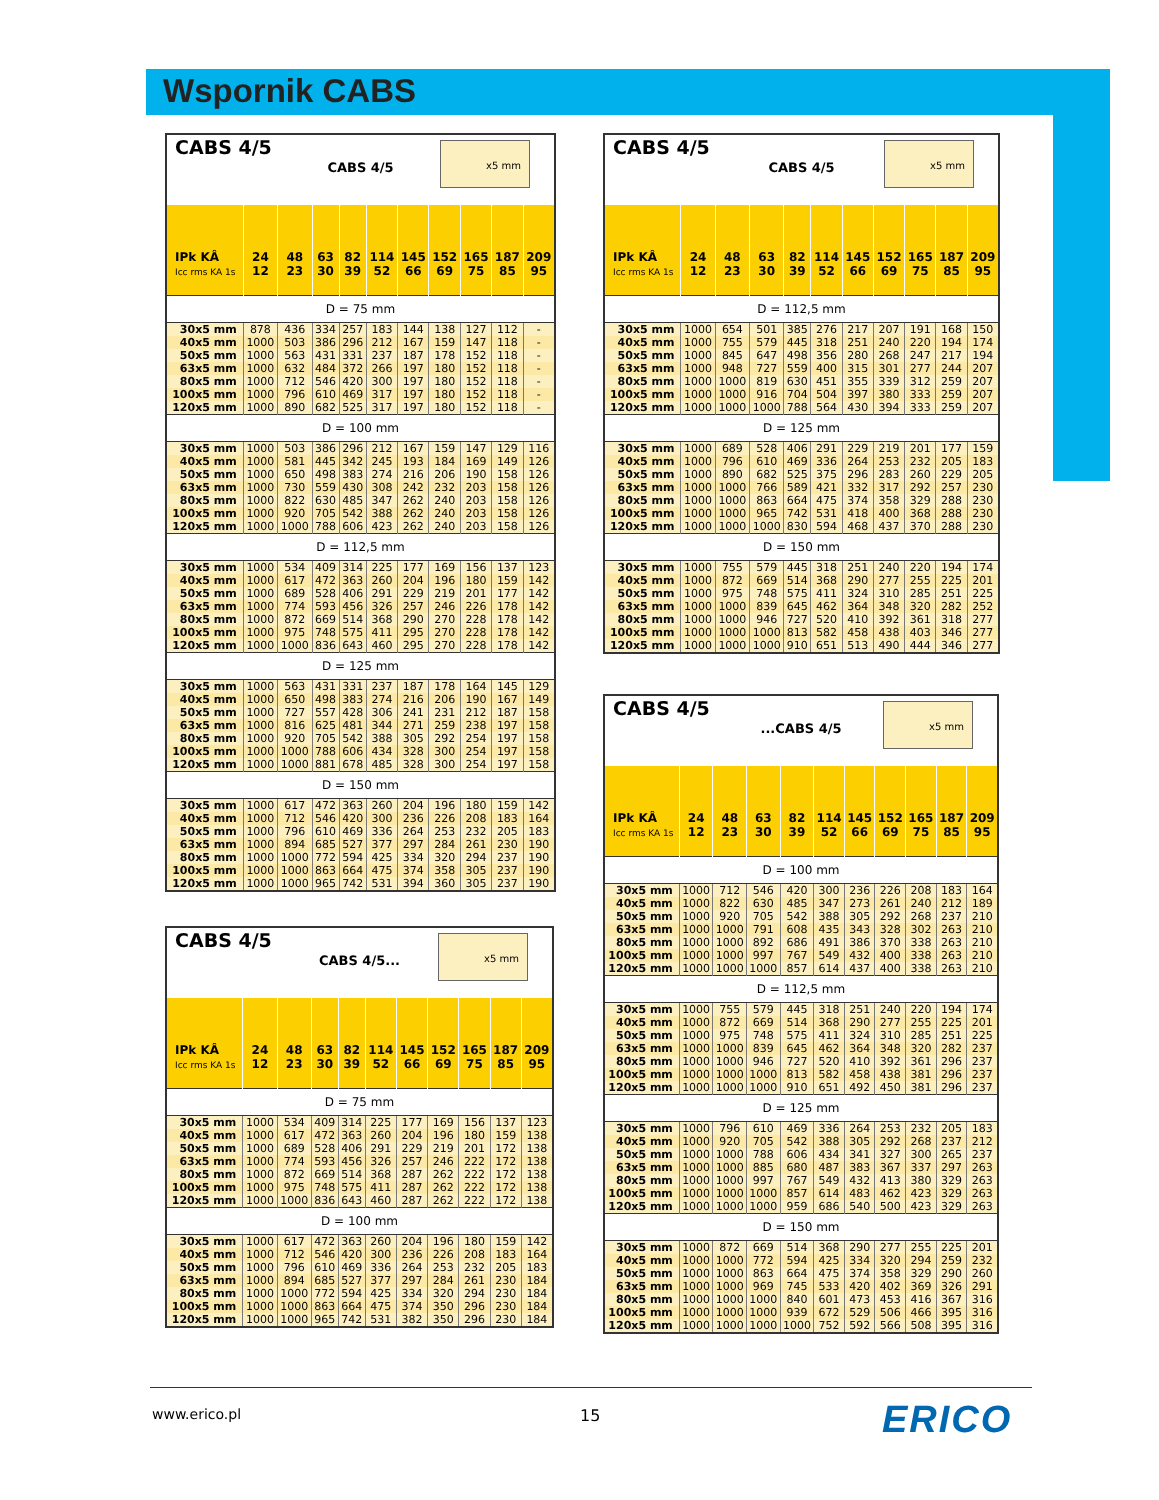Wspornik CABS
| CABS 4/5 CABS 4/5 x5 mm | | | | | | | | | | |
| IPk KÂ Icc rms KA 1s | 24 12 | 48 23 | 63 30 | 82 39 | 114 52 | 145 66 | 152 69 | 165 75 | 187 85 | 209 95 |
| D = 75 mm | | | | | | | | | | |
| 30x5 mm | 878 | 436 | 334 | 257 | 183 | 144 | 138 | 127 | 112 | - |
| 40x5 mm | 1000 | 503 | 386 | 296 | 212 | 167 | 159 | 147 | 118 | - |
| 50x5 mm | 1000 | 563 | 431 | 331 | 237 | 187 | 178 | 152 | 118 | - |
| 63x5 mm | 1000 | 632 | 484 | 372 | 266 | 197 | 180 | 152 | 118 | - |
| 80x5 mm | 1000 | 712 | 546 | 420 | 300 | 197 | 180 | 152 | 118 | - |
| 100x5 mm | 1000 | 796 | 610 | 469 | 317 | 197 | 180 | 152 | 118 | - |
| 120x5 mm | 1000 | 890 | 682 | 525 | 317 | 197 | 180 | 152 | 118 | - |
| D = 100 mm | | | | | | | | | | |
| 30x5 mm | 1000 | 503 | 386 | 296 | 212 | 167 | 159 | 147 | 129 | 116 |
| 40x5 mm | 1000 | 581 | 445 | 342 | 245 | 193 | 184 | 169 | 149 | 126 |
| 50x5 mm | 1000 | 650 | 498 | 383 | 274 | 216 | 206 | 190 | 158 | 126 |
| 63x5 mm | 1000 | 730 | 559 | 430 | 308 | 242 | 232 | 203 | 158 | 126 |
| 80x5 mm | 1000 | 822 | 630 | 485 | 347 | 262 | 240 | 203 | 158 | 126 |
| 100x5 mm | 1000 | 920 | 705 | 542 | 388 | 262 | 240 | 203 | 158 | 126 |
| 120x5 mm | 1000 | 1000 | 788 | 606 | 423 | 262 | 240 | 203 | 158 | 126 |
| D = 112,5 mm | | | | | | | | | | |
| 30x5 mm | 1000 | 534 | 409 | 314 | 225 | 177 | 169 | 156 | 137 | 123 |
| 40x5 mm | 1000 | 617 | 472 | 363 | 260 | 204 | 196 | 180 | 159 | 142 |
| 50x5 mm | 1000 | 689 | 528 | 406 | 291 | 229 | 219 | 201 | 177 | 142 |
| 63x5 mm | 1000 | 774 | 593 | 456 | 326 | 257 | 246 | 226 | 178 | 142 |
| 80x5 mm | 1000 | 872 | 669 | 514 | 368 | 290 | 270 | 228 | 178 | 142 |
| 100x5 mm | 1000 | 975 | 748 | 575 | 411 | 295 | 270 | 228 | 178 | 142 |
| 120x5 mm | 1000 | 1000 | 836 | 643 | 460 | 295 | 270 | 228 | 178 | 142 |
| D = 125 mm | | | | | | | | | | |
| 30x5 mm | 1000 | 563 | 431 | 331 | 237 | 187 | 178 | 164 | 145 | 129 |
| 40x5 mm | 1000 | 650 | 498 | 383 | 274 | 216 | 206 | 190 | 167 | 149 |
| 50x5 mm | 1000 | 727 | 557 | 428 | 306 | 241 | 231 | 212 | 187 | 158 |
| 63x5 mm | 1000 | 816 | 625 | 481 | 344 | 271 | 259 | 238 | 197 | 158 |
| 80x5 mm | 1000 | 920 | 705 | 542 | 388 | 305 | 292 | 254 | 197 | 158 |
| 100x5 mm | 1000 | 1000 | 788 | 606 | 434 | 328 | 300 | 254 | 197 | 158 |
| 120x5 mm | 1000 | 1000 | 881 | 678 | 485 | 328 | 300 | 254 | 197 | 158 |
| D = 150 mm | | | | | | | | | | |
| 30x5 mm | 1000 | 617 | 472 | 363 | 260 | 204 | 196 | 180 | 159 | 142 |
| 40x5 mm | 1000 | 712 | 546 | 420 | 300 | 236 | 226 | 208 | 183 | 164 |
| 50x5 mm | 1000 | 796 | 610 | 469 | 336 | 264 | 253 | 232 | 205 | 183 |
| 63x5 mm | 1000 | 894 | 685 | 527 | 377 | 297 | 284 | 261 | 230 | 190 |
| 80x5 mm | 1000 | 1000 | 772 | 594 | 425 | 334 | 320 | 294 | 237 | 190 |
| 100x5 mm | 1000 | 1000 | 863 | 664 | 475 | 374 | 358 | 305 | 237 | 190 |
| 120x5 mm | 1000 | 1000 | 965 | 742 | 531 | 394 | 360 | 305 | 237 | 190 |
| CABS 4/5 CABS 4/5... x5 mm | | | | | | | | | | |
| IPk KÂ Icc rms KA 1s | 24 12 | 48 23 | 63 30 | 82 39 | 114 52 | 145 66 | 152 69 | 165 75 | 187 85 | 209 95 |
| D = 75 mm | | | | | | | | | | |
| 30x5 mm | 1000 | 534 | 409 | 314 | 225 | 177 | 169 | 156 | 137 | 123 |
| 40x5 mm | 1000 | 617 | 472 | 363 | 260 | 204 | 196 | 180 | 159 | 138 |
| 50x5 mm | 1000 | 689 | 528 | 406 | 291 | 229 | 219 | 201 | 172 | 138 |
| 63x5 mm | 1000 | 774 | 593 | 456 | 326 | 257 | 246 | 222 | 172 | 138 |
| 80x5 mm | 1000 | 872 | 669 | 514 | 368 | 287 | 262 | 222 | 172 | 138 |
| 100x5 mm | 1000 | 975 | 748 | 575 | 411 | 287 | 262 | 222 | 172 | 138 |
| 120x5 mm | 1000 | 1000 | 836 | 643 | 460 | 287 | 262 | 222 | 172 | 138 |
| D = 100 mm | | | | | | | | | | |
| 30x5 mm | 1000 | 617 | 472 | 363 | 260 | 204 | 196 | 180 | 159 | 142 |
| 40x5 mm | 1000 | 712 | 546 | 420 | 300 | 236 | 226 | 208 | 183 | 164 |
| 50x5 mm | 1000 | 796 | 610 | 469 | 336 | 264 | 253 | 232 | 205 | 183 |
| 63x5 mm | 1000 | 894 | 685 | 527 | 377 | 297 | 284 | 261 | 230 | 184 |
| 80x5 mm | 1000 | 1000 | 772 | 594 | 425 | 334 | 320 | 294 | 230 | 184 |
| 100x5 mm | 1000 | 1000 | 863 | 664 | 475 | 374 | 350 | 296 | 230 | 184 |
| 120x5 mm | 1000 | 1000 | 965 | 742 | 531 | 382 | 350 | 296 | 230 | 184 |
| CABS 4/5 CABS 4/5 x5 mm | | | | | | | | | | |
| IPk KÂ Icc rms KA 1s | 24 12 | 48 23 | 63 30 | 82 39 | 114 52 | 145 66 | 152 69 | 165 75 | 187 85 | 209 95 |
| D = 112,5 mm | | | | | | | | | | |
| 30x5 mm | 1000 | 654 | 501 | 385 | 276 | 217 | 207 | 191 | 168 | 150 |
| 40x5 mm | 1000 | 755 | 579 | 445 | 318 | 251 | 240 | 220 | 194 | 174 |
| 50x5 mm | 1000 | 845 | 647 | 498 | 356 | 280 | 268 | 247 | 217 | 194 |
| 63x5 mm | 1000 | 948 | 727 | 559 | 400 | 315 | 301 | 277 | 244 | 207 |
| 80x5 mm | 1000 | 1000 | 819 | 630 | 451 | 355 | 339 | 312 | 259 | 207 |
| 100x5 mm | 1000 | 1000 | 916 | 704 | 504 | 397 | 380 | 333 | 259 | 207 |
| 120x5 mm | 1000 | 1000 | 1000 | 788 | 564 | 430 | 394 | 333 | 259 | 207 |
| D = 125 mm | | | | | | | | | | |
| 30x5 mm | 1000 | 689 | 528 | 406 | 291 | 229 | 219 | 201 | 177 | 159 |
| 40x5 mm | 1000 | 796 | 610 | 469 | 336 | 264 | 253 | 232 | 205 | 183 |
| 50x5 mm | 1000 | 890 | 682 | 525 | 375 | 296 | 283 | 260 | 229 | 205 |
| 63x5 mm | 1000 | 1000 | 766 | 589 | 421 | 332 | 317 | 292 | 257 | 230 |
| 80x5 mm | 1000 | 1000 | 863 | 664 | 475 | 374 | 358 | 329 | 288 | 230 |
| 100x5 mm | 1000 | 1000 | 965 | 742 | 531 | 418 | 400 | 368 | 288 | 230 |
| 120x5 mm | 1000 | 1000 | 1000 | 830 | 594 | 468 | 437 | 370 | 288 | 230 |
| D = 150 mm | | | | | | | | | | |
| 30x5 mm | 1000 | 755 | 579 | 445 | 318 | 251 | 240 | 220 | 194 | 174 |
| 40x5 mm | 1000 | 872 | 669 | 514 | 368 | 290 | 277 | 255 | 225 | 201 |
| 50x5 mm | 1000 | 975 | 748 | 575 | 411 | 324 | 310 | 285 | 251 | 225 |
| 63x5 mm | 1000 | 1000 | 839 | 645 | 462 | 364 | 348 | 320 | 282 | 252 |
| 80x5 mm | 1000 | 1000 | 946 | 727 | 520 | 410 | 392 | 361 | 318 | 277 |
| 100x5 mm | 1000 | 1000 | 1000 | 813 | 582 | 458 | 438 | 403 | 346 | 277 |
| 120x5 mm | 1000 | 1000 | 1000 | 910 | 651 | 513 | 490 | 444 | 346 | 277 |
| CABS 4/5 ...CABS 4/5 x5 mm | | | | | | | | | | |
| IPk KÂ Icc rms KA 1s | 24 12 | 48 23 | 63 30 | 82 39 | 114 52 | 145 66 | 152 69 | 165 75 | 187 85 | 209 95 |
| D = 100 mm | | | | | | | | | | |
| 30x5 mm | 1000 | 712 | 546 | 420 | 300 | 236 | 226 | 208 | 183 | 164 |
| 40x5 mm | 1000 | 822 | 630 | 485 | 347 | 273 | 261 | 240 | 212 | 189 |
| 50x5 mm | 1000 | 920 | 705 | 542 | 388 | 305 | 292 | 268 | 237 | 210 |
| 63x5 mm | 1000 | 1000 | 791 | 608 | 435 | 343 | 328 | 302 | 263 | 210 |
| 80x5 mm | 1000 | 1000 | 892 | 686 | 491 | 386 | 370 | 338 | 263 | 210 |
| 100x5 mm | 1000 | 1000 | 997 | 767 | 549 | 432 | 400 | 338 | 263 | 210 |
| 120x5 mm | 1000 | 1000 | 1000 | 857 | 614 | 437 | 400 | 338 | 263 | 210 |
| D = 112,5 mm | | | | | | | | | | |
| 30x5 mm | 1000 | 755 | 579 | 445 | 318 | 251 | 240 | 220 | 194 | 174 |
| 40x5 mm | 1000 | 872 | 669 | 514 | 368 | 290 | 277 | 255 | 225 | 201 |
| 50x5 mm | 1000 | 975 | 748 | 575 | 411 | 324 | 310 | 285 | 251 | 225 |
| 63x5 mm | 1000 | 1000 | 839 | 645 | 462 | 364 | 348 | 320 | 282 | 237 |
| 80x5 mm | 1000 | 1000 | 946 | 727 | 520 | 410 | 392 | 361 | 296 | 237 |
| 100x5 mm | 1000 | 1000 | 1000 | 813 | 582 | 458 | 438 | 381 | 296 | 237 |
| 120x5 mm | 1000 | 1000 | 1000 | 910 | 651 | 492 | 450 | 381 | 296 | 237 |
| D = 125 mm | | | | | | | | | | |
| 30x5 mm | 1000 | 796 | 610 | 469 | 336 | 264 | 253 | 232 | 205 | 183 |
| 40x5 mm | 1000 | 920 | 705 | 542 | 388 | 305 | 292 | 268 | 237 | 212 |
| 50x5 mm | 1000 | 1000 | 788 | 606 | 434 | 341 | 327 | 300 | 265 | 237 |
| 63x5 mm | 1000 | 1000 | 885 | 680 | 487 | 383 | 367 | 337 | 297 | 263 |
| 80x5 mm | 1000 | 1000 | 997 | 767 | 549 | 432 | 413 | 380 | 329 | 263 |
| 100x5 mm | 1000 | 1000 | 1000 | 857 | 614 | 483 | 462 | 423 | 329 | 263 |
| 120x5 mm | 1000 | 1000 | 1000 | 959 | 686 | 540 | 500 | 423 | 329 | 263 |
| D = 150 mm | | | | | | | | | | |
| 30x5 mm | 1000 | 872 | 669 | 514 | 368 | 290 | 277 | 255 | 225 | 201 |
| 40x5 mm | 1000 | 1000 | 772 | 594 | 425 | 334 | 320 | 294 | 259 | 232 |
| 50x5 mm | 1000 | 1000 | 863 | 664 | 475 | 374 | 358 | 329 | 290 | 260 |
| 63x5 mm | 1000 | 1000 | 969 | 745 | 533 | 420 | 402 | 369 | 326 | 291 |
| 80x5 mm | 1000 | 1000 | 1000 | 840 | 601 | 473 | 453 | 416 | 367 | 316 |
| 100x5 mm | 1000 | 1000 | 1000 | 939 | 672 | 529 | 506 | 466 | 395 | 316 |
| 120x5 mm | 1000 | 1000 | 1000 | 1000 | 752 | 592 | 566 | 508 | 395 | 316 |
www.erico.pl 15 ERICO